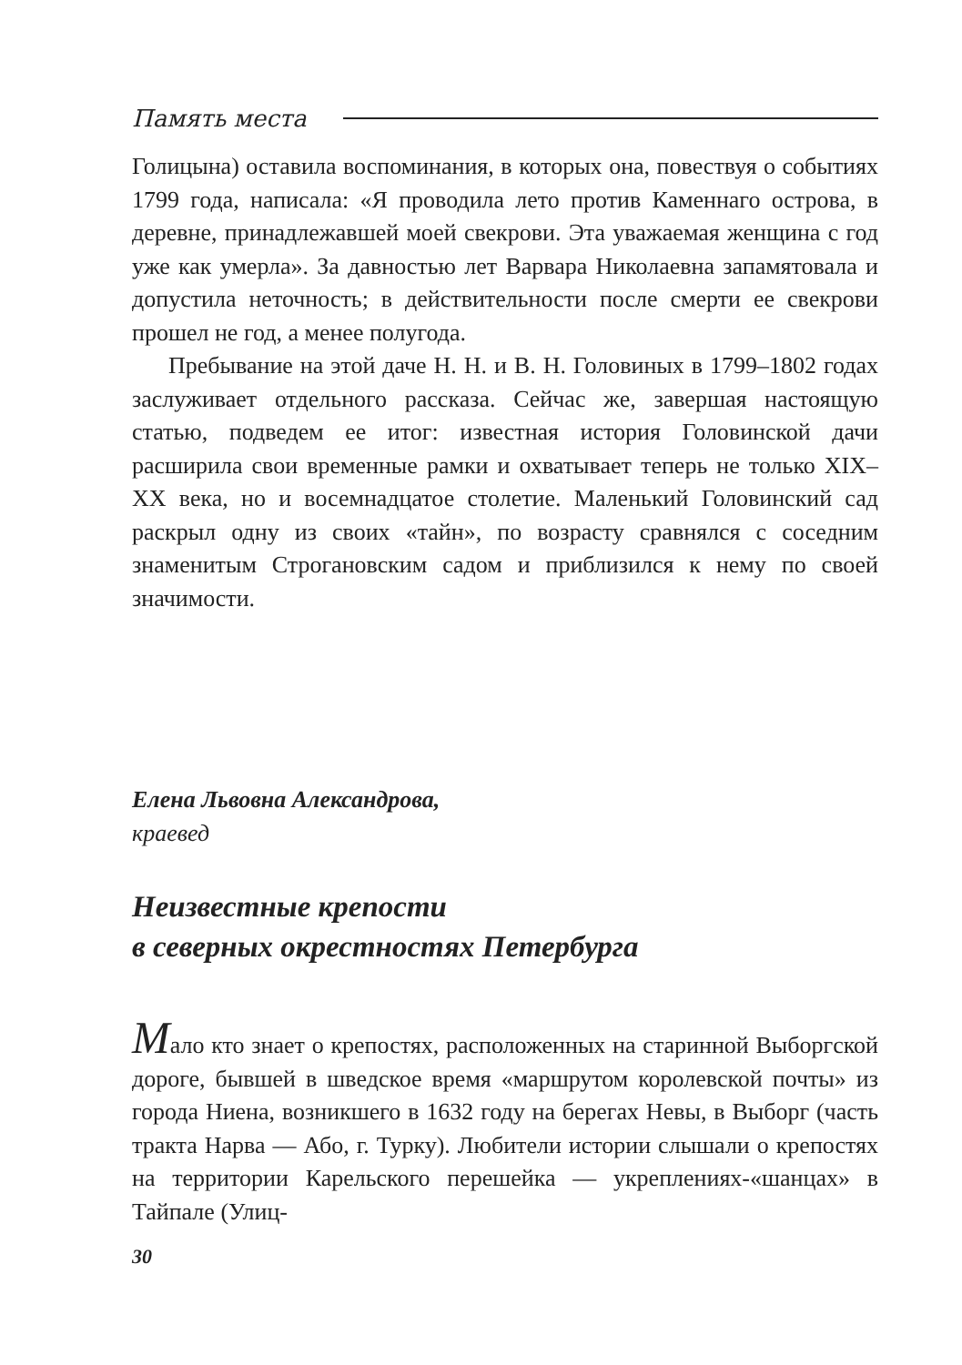Память места
Голицына) оставила воспоминания, в которых она, повествуя о событиях 1799 года, написала: «Я проводила лето против Каменнаго острова, в деревне, принадлежавшей моей свекрови. Эта уважаемая женщина с год уже как умерла». За давностью лет Варвара Николаевна запамятовала и допустила неточность; в действительности после смерти ее свекрови прошел не год, а менее полугода.
Пребывание на этой даче Н. Н. и В. Н. Головиных в 1799–1802 годах заслуживает отдельного рассказа. Сейчас же, завершая настоящую статью, подведем ее итог: известная история Головинской дачи расширила свои временные рамки и охватывает теперь не только XIX–XX века, но и восемнадцатое столетие. Маленький Головинский сад раскрыл одну из своих «тайн», по возрасту сравнялся с соседним знаменитым Строгановским садом и приблизился к нему по своей значимости.
Елена Львовна Александрова,
краевед
Неизвестные крепости
в северных окрестностях Петербурга
Мало кто знает о крепостях, расположенных на старинной Выборгской дороге, бывшей в шведское время «маршрутом королевской почты» из города Ниена, возникшего в 1632 году на берегах Невы, в Выборг (часть тракта Нарва — Або, г. Турку). Любители истории слышали о крепостях на территории Карельского перешейка — укреплениях-«шанцах» в Тайпале (Улиц-
30